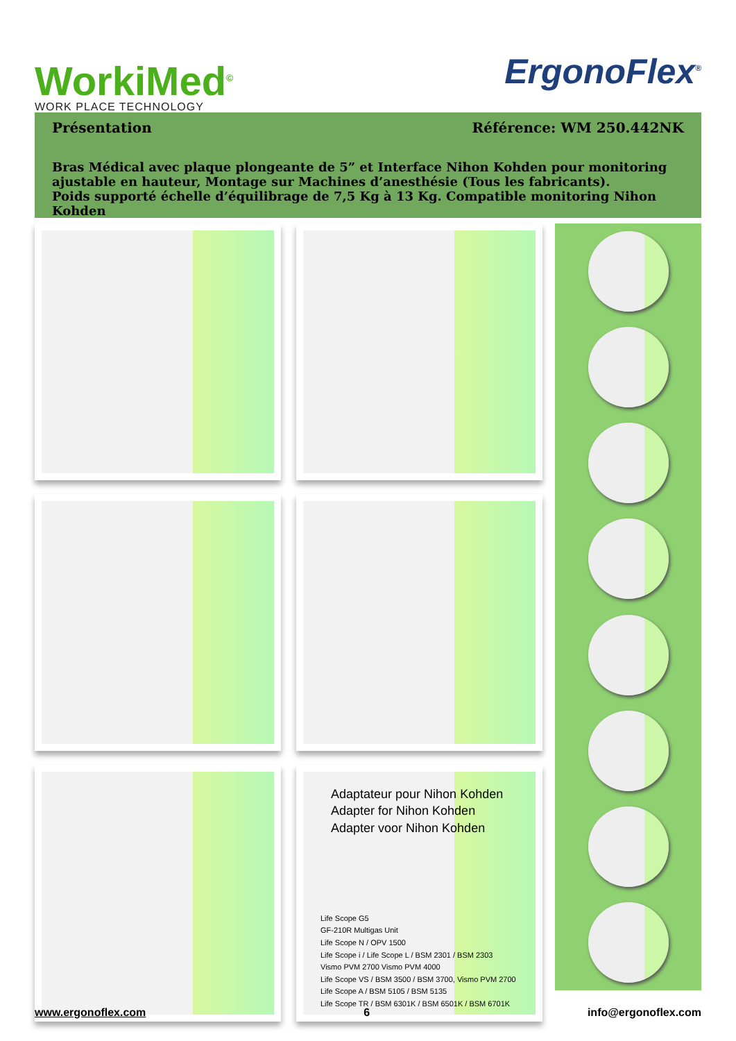WorkiMed<sup>©</sup>
WORK PLACE TECHNOLOGY
ErgonoFlex<sup>®</sup>
Présentation Référence: WM 250.442NK
Bras Médical avec plaque plongeante de 5” et Interface Nihon Kohden pour monitoring ajustable en hauteur, Montage sur Machines d’anesthésie (Tous les fabricants).
Poids supporté échelle d’équilibrage de 7,5 Kg à 13 Kg. Compatible monitoring Nihon Kohden
Adaptateur pour Nihon Kohden
Adapter for Nihon Kohden
Adapter voor Nihon Kohden
Life Scope G5
GF-210R Multigas Unit
Life Scope N / OPV 1500
Life Scope i / Life Scope L / BSM 2301 / BSM 2303
Vismo PVM 2700 Vismo PVM 4000
Life Scope VS / BSM 3500 / BSM 3700, Vismo PVM 2700
Life Scope A / BSM 5105 / BSM 5135
Life Scope TR / BSM 6301K / BSM 6501K / BSM 6701K
www.ergonoflex.com 6 info@ergonoflex.com